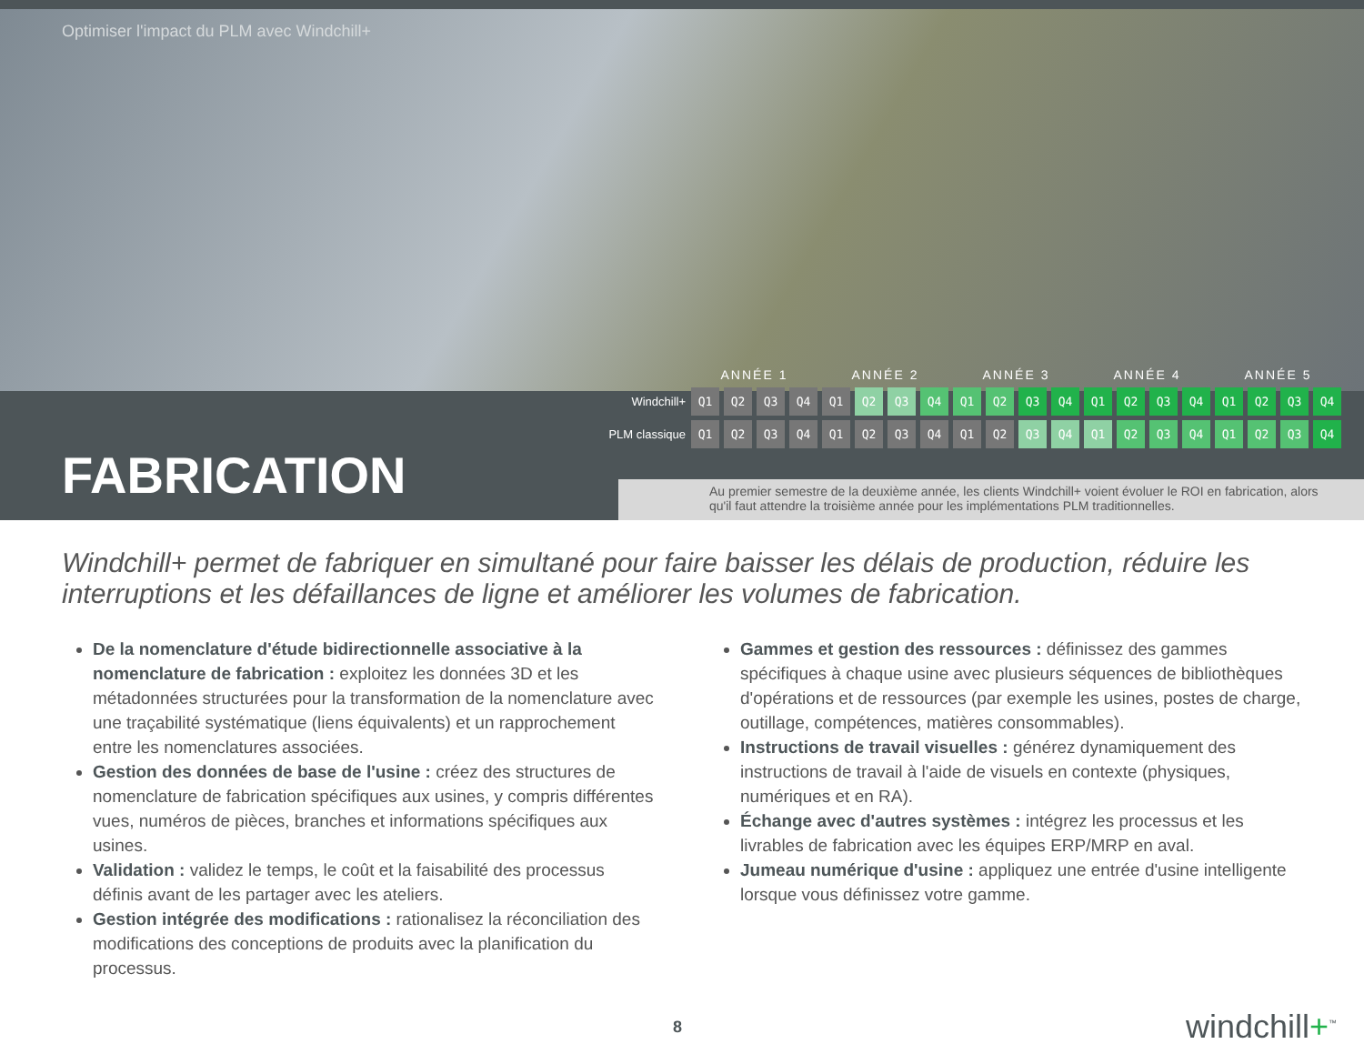Optimiser l'impact du PLM avec Windchill+
| | ANNÉE 1 | | | | ANNÉE 2 | | | | ANNÉE 3 | | | | ANNÉE 4 | | | | ANNÉE 5 | | | |
| --- | --- | --- | --- | --- | --- | --- | --- | --- | --- | --- | --- | --- | --- | --- | --- | --- | --- | --- | --- | --- |
| Windchill+ | Q1 | Q2 | Q3 | Q4 | Q1 | Q2 | Q3 | Q4 | Q1 | Q2 | Q3 | Q4 | Q1 | Q2 | Q3 | Q4 | Q1 | Q2 | Q3 | Q4 |
| PLM classique | Q1 | Q2 | Q3 | Q4 | Q1 | Q2 | Q3 | Q4 | Q1 | Q2 | Q3 | Q4 | Q1 | Q2 | Q3 | Q4 | Q1 | Q2 | Q3 | Q4 |
FABRICATION
Au premier semestre de la deuxième année, les clients Windchill+ voient évoluer le ROI en fabrication, alors qu'il faut attendre la troisième année pour les implémentations PLM traditionnelles.
Windchill+ permet de fabriquer en simultané pour faire baisser les délais de production, réduire les interruptions et les défaillances de ligne et améliorer les volumes de fabrication.
De la nomenclature d'étude bidirectionnelle associative à la nomenclature de fabrication : exploitez les données 3D et les métadonnées structurées pour la transformation de la nomenclature avec une traçabilité systématique (liens équivalents) et un rapprochement entre les nomenclatures associées.
Gestion des données de base de l'usine : créez des structures de nomenclature de fabrication spécifiques aux usines, y compris différentes vues, numéros de pièces, branches et informations spécifiques aux usines.
Validation : validez le temps, le coût et la faisabilité des processus définis avant de les partager avec les ateliers.
Gestion intégrée des modifications : rationalisez la réconciliation des modifications des conceptions de produits avec la planification du processus.
Gammes et gestion des ressources : définissez des gammes spécifiques à chaque usine avec plusieurs séquences de bibliothèques d'opérations et de ressources (par exemple les usines, postes de charge, outillage, compétences, matières consommables).
Instructions de travail visuelles : générez dynamiquement des instructions de travail à l'aide de visuels en contexte (physiques, numériques et en RA).
Échange avec d'autres systèmes : intégrez les processus et les livrables de fabrication avec les équipes ERP/MRP en aval.
Jumeau numérique d'usine : appliquez une entrée d'usine intelligente lorsque vous définissez votre gamme.
8 windchill+<sup>™</sup>